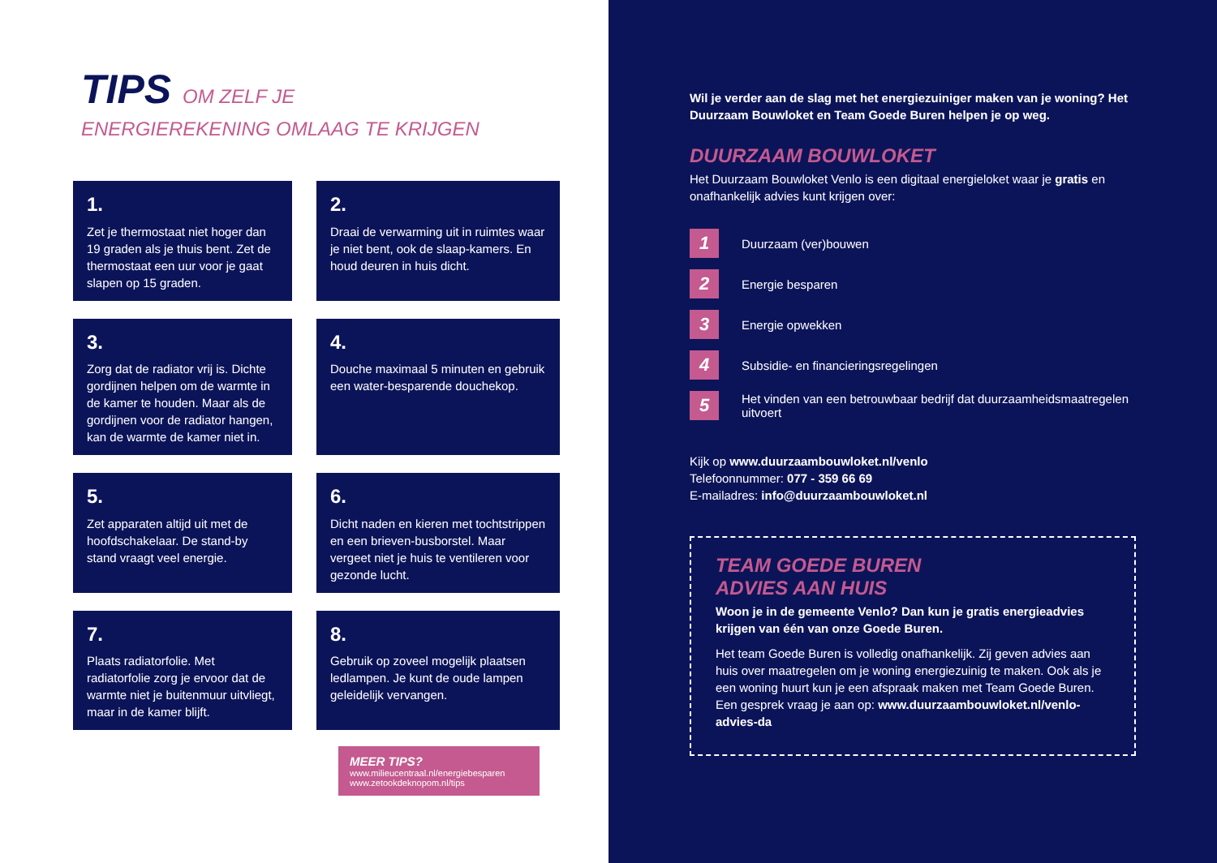TIPS OM ZELF JE
ENERGIEREKENING OMLAAG TE KRIJGEN
1.
Zet je thermostaat niet hoger dan 19 graden als je thuis bent. Zet de thermostaat een uur voor je gaat slapen op 15 graden.
2.
Draai de verwarming uit in ruimtes waar je niet bent, ook de slaap-kamers. En houd deuren in huis dicht.
3.
Zorg dat de radiator vrij is. Dichte gordijnen helpen om de warmte in de kamer te houden. Maar als de gordijnen voor de radiator hangen, kan de warmte de kamer niet in.
4.
Douche maximaal 5 minuten en gebruik een water-besparende douchekop.
5.
Zet apparaten altijd uit met de hoofdschakelaar. De stand-by stand vraagt veel energie.
6.
Dicht naden en kieren met tochtstrippen en een brieven-busborstel. Maar vergeet niet je huis te ventileren voor gezonde lucht.
7.
Plaats radiatorfolie. Met radiatorfolie zorg je ervoor dat de warmte niet je buitenmuur uitvliegt, maar in de kamer blijft.
8.
Gebruik op zoveel mogelijk plaatsen ledlampen. Je kunt de oude lampen geleidelijk vervangen.
MEER TIPS?
www.milieucentraal.nl/energiebesparen
www.zetookdeknopom.nl/tips
Wil je verder aan de slag met het energiezuiniger maken van je woning? Het Duurzaam Bouwloket en Team Goede Buren helpen je op weg.
DUURZAAM BOUWLOKET
Het Duurzaam Bouwloket Venlo is een digitaal energieloket waar je gratis en onafhankelijk advies kunt krijgen over:
1 Duurzaam (ver)bouwen
2 Energie besparen
3 Energie opwekken
4 Subsidie- en financieringsregelingen
5 Het vinden van een betrouwbaar bedrijf dat duurzaamheidsmaatregelen uitvoert
Kijk op www.duurzaambouwloket.nl/venlo
Telefoonnummer: 077 - 359 66 69
E-mailadres: info@duurzaambouwloket.nl
TEAM GOEDE BUREN
ADVIES AAN HUIS
Woon je in de gemeente Venlo? Dan kun je gratis energieadvies krijgen van één van onze Goede Buren.
Het team Goede Buren is volledig onafhankelijk. Zij geven advies aan huis over maatregelen om je woning energiezuinig te maken. Ook als je een woning huurt kun je een afspraak maken met Team Goede Buren. Een gesprek vraag je aan op: www.duurzaambouwloket.nl/venlo-advies-da